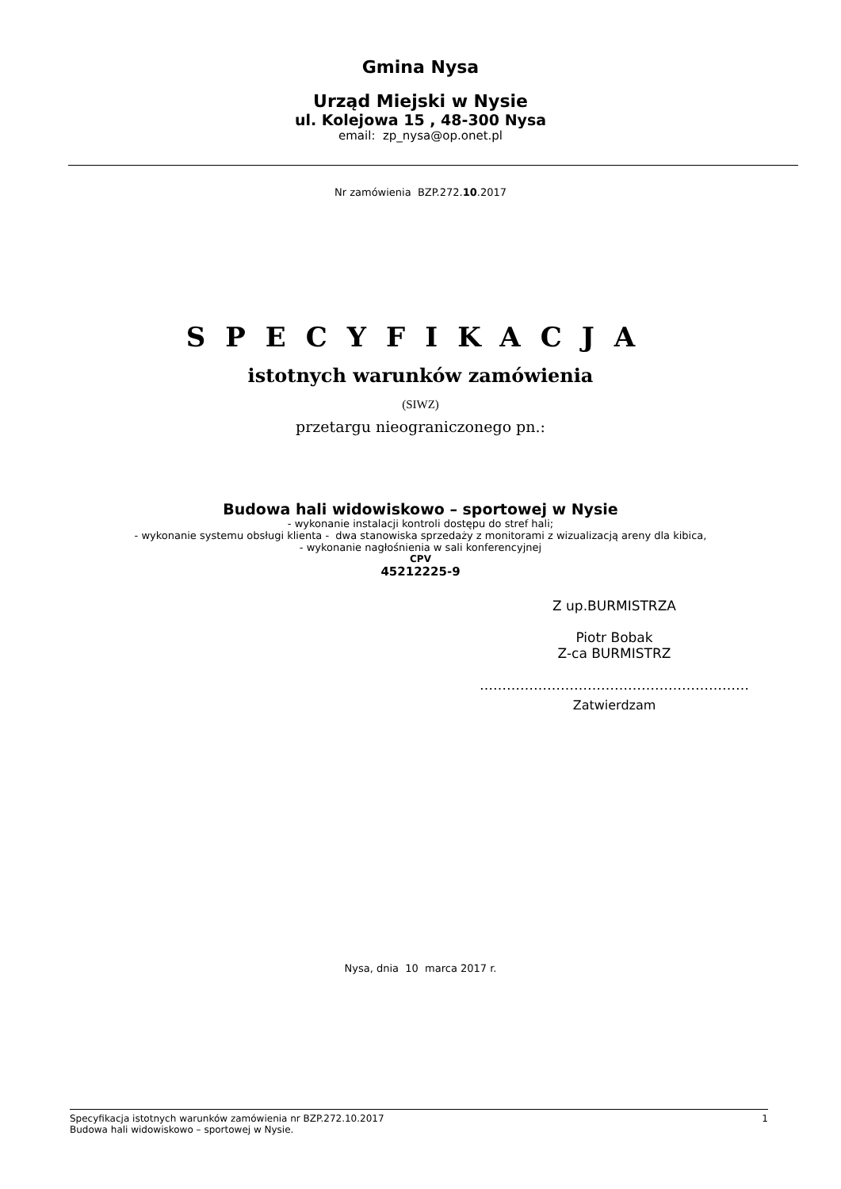Gmina Nysa
Urząd Miejski w Nysie
ul. Kolejowa 15 , 48-300 Nysa
email: zp_nysa@op.onet.pl
Nr zamówienia BZP.272.10.2017
SPECYFIKACJA
istotnych warunków zamówienia
(SIWZ)
przetargu nieograniczonego pn.:
Budowa hali widowiskowo – sportowej w Nysie
- wykonanie instalacji kontroli dostępu do stref hali;
- wykonanie systemu obsługi klienta - dwa stanowiska sprzedaży z monitorami z wizualizacją areny dla kibica,
- wykonanie nagłośnienia w sali konferencyjnej
CPV
45212225-9
Z up.BURMISTRZA
Piotr Bobak
Z-ca BURMISTRZ
……………………………………………………
Zatwierdzam
Nysa, dnia 10 marca 2017 r.
Specyfikacja istotnych warunków zamówienia nr BZP.272.10.2017 1
Budowa hali widowiskowo – sportowej w Nysie.